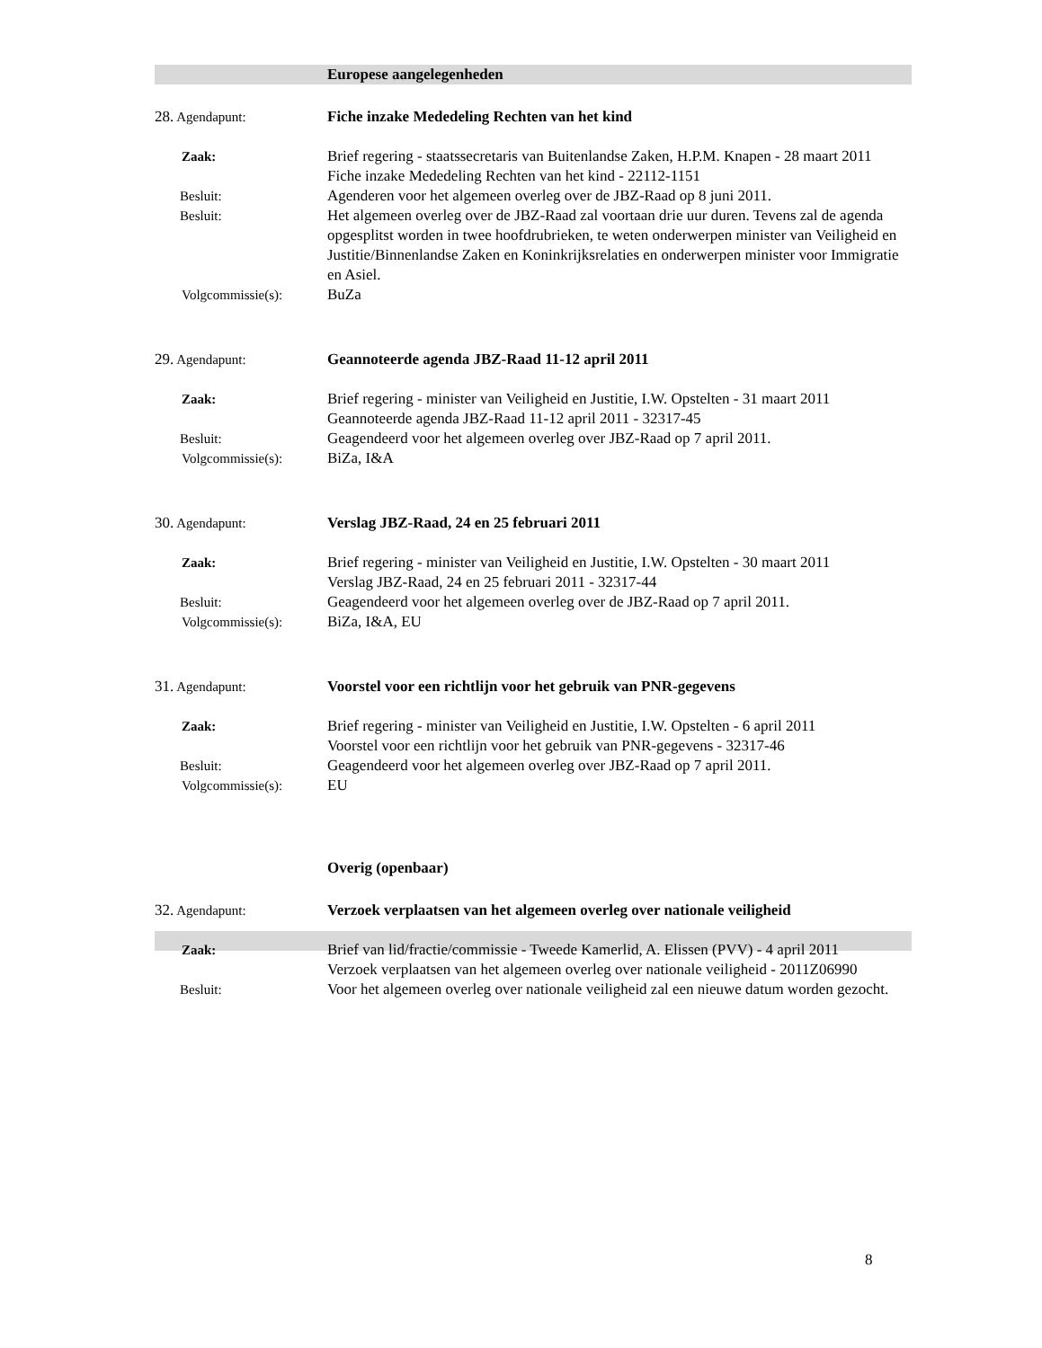Europese aangelegenheden
28. Agendapunt: Fiche inzake Mededeling Rechten van het kind
Zaak: Brief regering - staatssecretaris van Buitenlandse Zaken, H.P.M. Knapen - 28 maart 2011
Fiche inzake Mededeling Rechten van het kind - 22112-1151
Besluit: Agenderen voor het algemeen overleg over de JBZ-Raad op 8 juni 2011.
Besluit: Het algemeen overleg over de JBZ-Raad zal voortaan drie uur duren. Tevens zal de agenda opgesplitst worden in twee hoofdrubrieken, te weten onderwerpen minister van Veiligheid en Justitie/Binnenlandse Zaken en Koninkrijksrelaties en onderwerpen minister voor Immigratie en Asiel.
Volgcommissie(s): BuZa
29. Agendapunt: Geannoteerde agenda JBZ-Raad 11-12 april 2011
Zaak: Brief regering - minister van Veiligheid en Justitie, I.W. Opstelten - 31 maart 2011
Geannoteerde agenda JBZ-Raad 11-12 april 2011 - 32317-45
Besluit: Geagendeerd voor het algemeen overleg over JBZ-Raad op 7 april 2011.
Volgcommissie(s): BiZa, I&A
30. Agendapunt: Verslag JBZ-Raad, 24 en 25 februari 2011
Zaak: Brief regering - minister van Veiligheid en Justitie, I.W. Opstelten - 30 maart 2011
Verslag JBZ-Raad, 24 en 25 februari 2011 - 32317-44
Besluit: Geagendeerd voor het algemeen overleg over de JBZ-Raad op 7 april 2011.
Volgcommissie(s): BiZa, I&A, EU
31. Agendapunt: Voorstel voor een richtlijn voor het gebruik van PNR-gegevens
Zaak: Brief regering - minister van Veiligheid en Justitie, I.W. Opstelten - 6 april 2011
Voorstel voor een richtlijn voor het gebruik van PNR-gegevens - 32317-46
Besluit: Geagendeerd voor het algemeen overleg over JBZ-Raad op 7 april 2011.
Volgcommissie(s): EU
Overig (openbaar)
32. Agendapunt: Verzoek verplaatsen van het algemeen overleg over nationale veiligheid
Zaak: Brief van lid/fractie/commissie - Tweede Kamerlid, A. Elissen (PVV) - 4 april 2011
Verzoek verplaatsen van het algemeen overleg over nationale veiligheid - 2011Z06990
Besluit: Voor het algemeen overleg over nationale veiligheid zal een nieuwe datum worden gezocht.
8